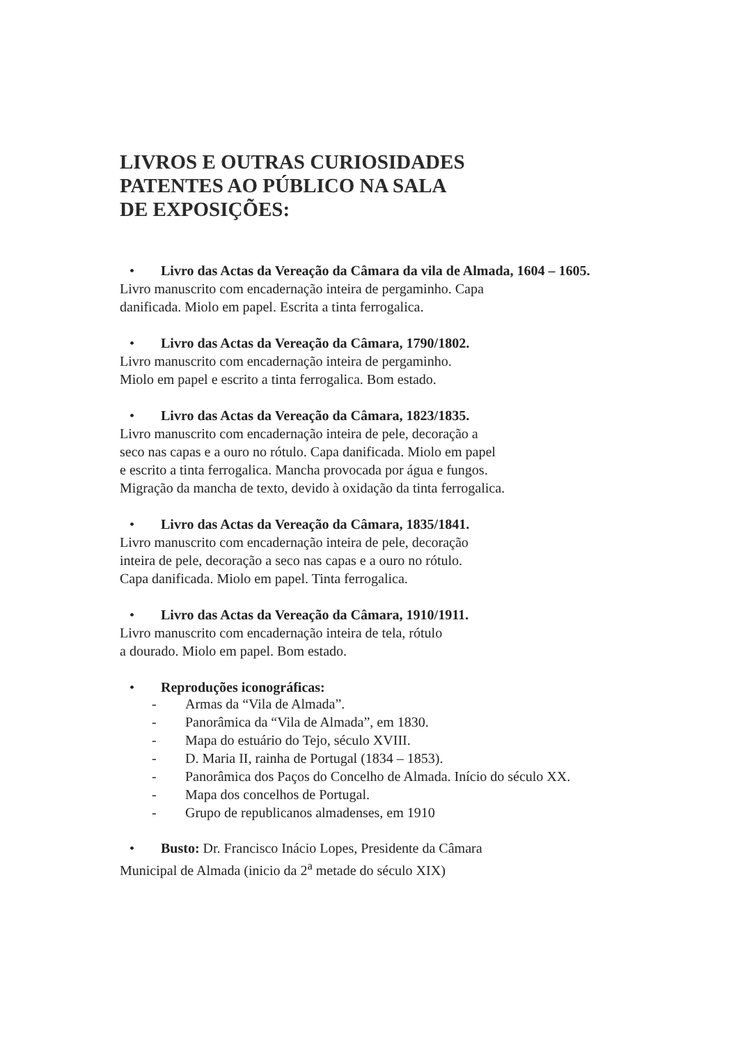LIVROS E OUTRAS CURIOSIDADES
PATENTES AO PÚBLICO NA SALA
DE EXPOSIÇÕES:
• Livro das Actas da Vereação da Câmara da vila de Almada, 1604 – 1605.
Livro manuscrito com encadernação inteira de pergaminho. Capa
danificada. Miolo em papel. Escrita a tinta ferrogalica.
• Livro das Actas da Vereação da Câmara, 1790/1802.
Livro manuscrito com encadernação inteira de pergaminho.
Miolo em papel e escrito a tinta ferrogalica. Bom estado.
• Livro das Actas da Vereação da Câmara, 1823/1835.
Livro manuscrito com encadernação inteira de pele, decoração a
seco nas capas e a ouro no rótulo. Capa danificada. Miolo em papel
e escrito a tinta ferrogalica. Mancha provocada por água e fungos.
Migração da mancha de texto, devido à oxidação da tinta ferrogalica.
• Livro das Actas da Vereação da Câmara, 1835/1841.
Livro manuscrito com encadernação inteira de pele, decoração
inteira de pele, decoração a seco nas capas e a ouro no rótulo.
Capa danificada. Miolo em papel. Tinta ferrogalica.
• Livro das Actas da Vereação da Câmara, 1910/1911.
Livro manuscrito com encadernação inteira de tela, rótulo
a dourado. Miolo em papel. Bom estado.
• Reproduções iconográficas:
- Armas da “Vila de Almada”.
- Panorâmica da “Vila de Almada”, em 1830.
- Mapa do estuário do Tejo, século XVIII.
- D. Maria II, rainha de Portugal (1834 – 1853).
- Panorâmica dos Paços do Concelho de Almada. Início do século XX.
- Mapa dos concelhos de Portugal.
- Grupo de republicanos almadenses, em 1910
• Busto: Dr. Francisco Inácio Lopes, Presidente da Câmara
Municipal de Almada (inicio da 2<sup>a</sup> metade do século XIX)